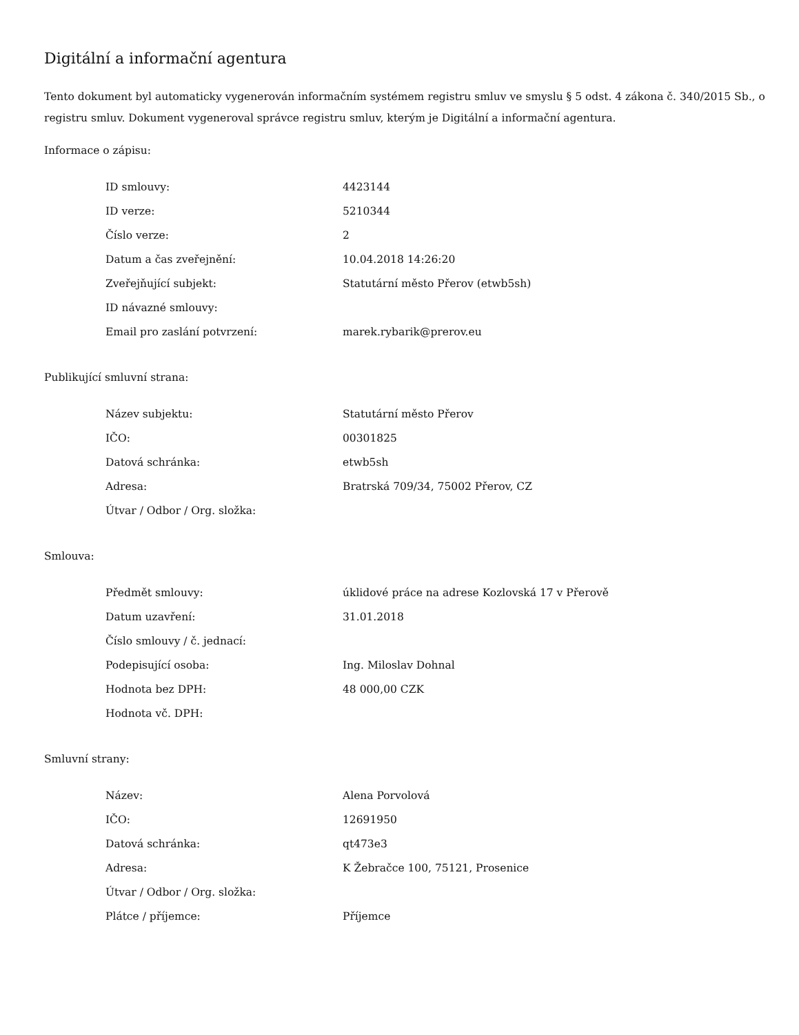Digitální a informační agentura
Tento dokument byl automaticky vygenerován informačním systémem registru smluv ve smyslu § 5 odst. 4 zákona č. 340/2015 Sb., o registru smluv. Dokument vygeneroval správce registru smluv, kterým je Digitální a informační agentura.
Informace o zápisu:
| ID smlouvy: | 4423144 |
| ID verze: | 5210344 |
| Číslo verze: | 2 |
| Datum a čas zveřejnění: | 10.04.2018 14:26:20 |
| Zveřejňující subjekt: | Statutární město Přerov (etwb5sh) |
| ID návazné smlouvy: | |
| Email pro zaslání potvrzení: | marek.rybarik@prerov.eu |
Publikující smluvní strana:
| Název subjektu: | Statutární město Přerov |
| IČO: | 00301825 |
| Datová schránka: | etwb5sh |
| Adresa: | Bratrská 709/34, 75002 Přerov, CZ |
| Útvar / Odbor / Org. složka: | |
Smlouva:
| Předmět smlouvy: | úklidové práce na adrese Kozlovská 17 v Přerově |
| Datum uzavření: | 31.01.2018 |
| Číslo smlouvy / č. jednací: | |
| Podepisující osoba: | Ing. Miloslav Dohnal |
| Hodnota bez DPH: | 48 000,00 CZK |
| Hodnota vč. DPH: | |
Smluvní strany:
| Název: | Alena Porvolová |
| IČO: | 12691950 |
| Datová schránka: | qt473e3 |
| Adresa: | K Žebračce 100, 75121, Prosenice |
| Útvar / Odbor / Org. složka: | |
| Plátce / příjemce: | Příjemce |